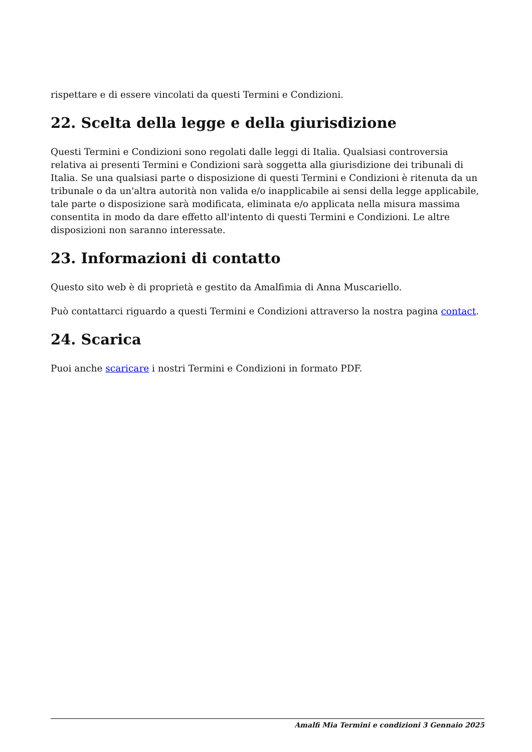rispettare e di essere vincolati da questi Termini e Condizioni.
22. Scelta della legge e della giurisdizione
Questi Termini e Condizioni sono regolati dalle leggi di Italia. Qualsiasi controversia relativa ai presenti Termini e Condizioni sarà soggetta alla giurisdizione dei tribunali di Italia. Se una qualsiasi parte o disposizione di questi Termini e Condizioni è ritenuta da un tribunale o da un'altra autorità non valida e/o inapplicabile ai sensi della legge applicabile, tale parte o disposizione sarà modificata, eliminata e/o applicata nella misura massima consentita in modo da dare effetto all'intento di questi Termini e Condizioni. Le altre disposizioni non saranno interessate.
23. Informazioni di contatto
Questo sito web è di proprietà e gestito da Amalfimia di Anna Muscariello.
Può contattarci riguardo a questi Termini e Condizioni attraverso la nostra pagina contact.
24. Scarica
Puoi anche scaricare i nostri Termini e Condizioni in formato PDF.
Amalfi Mia Termini e condizioni 3 Gennaio 2025